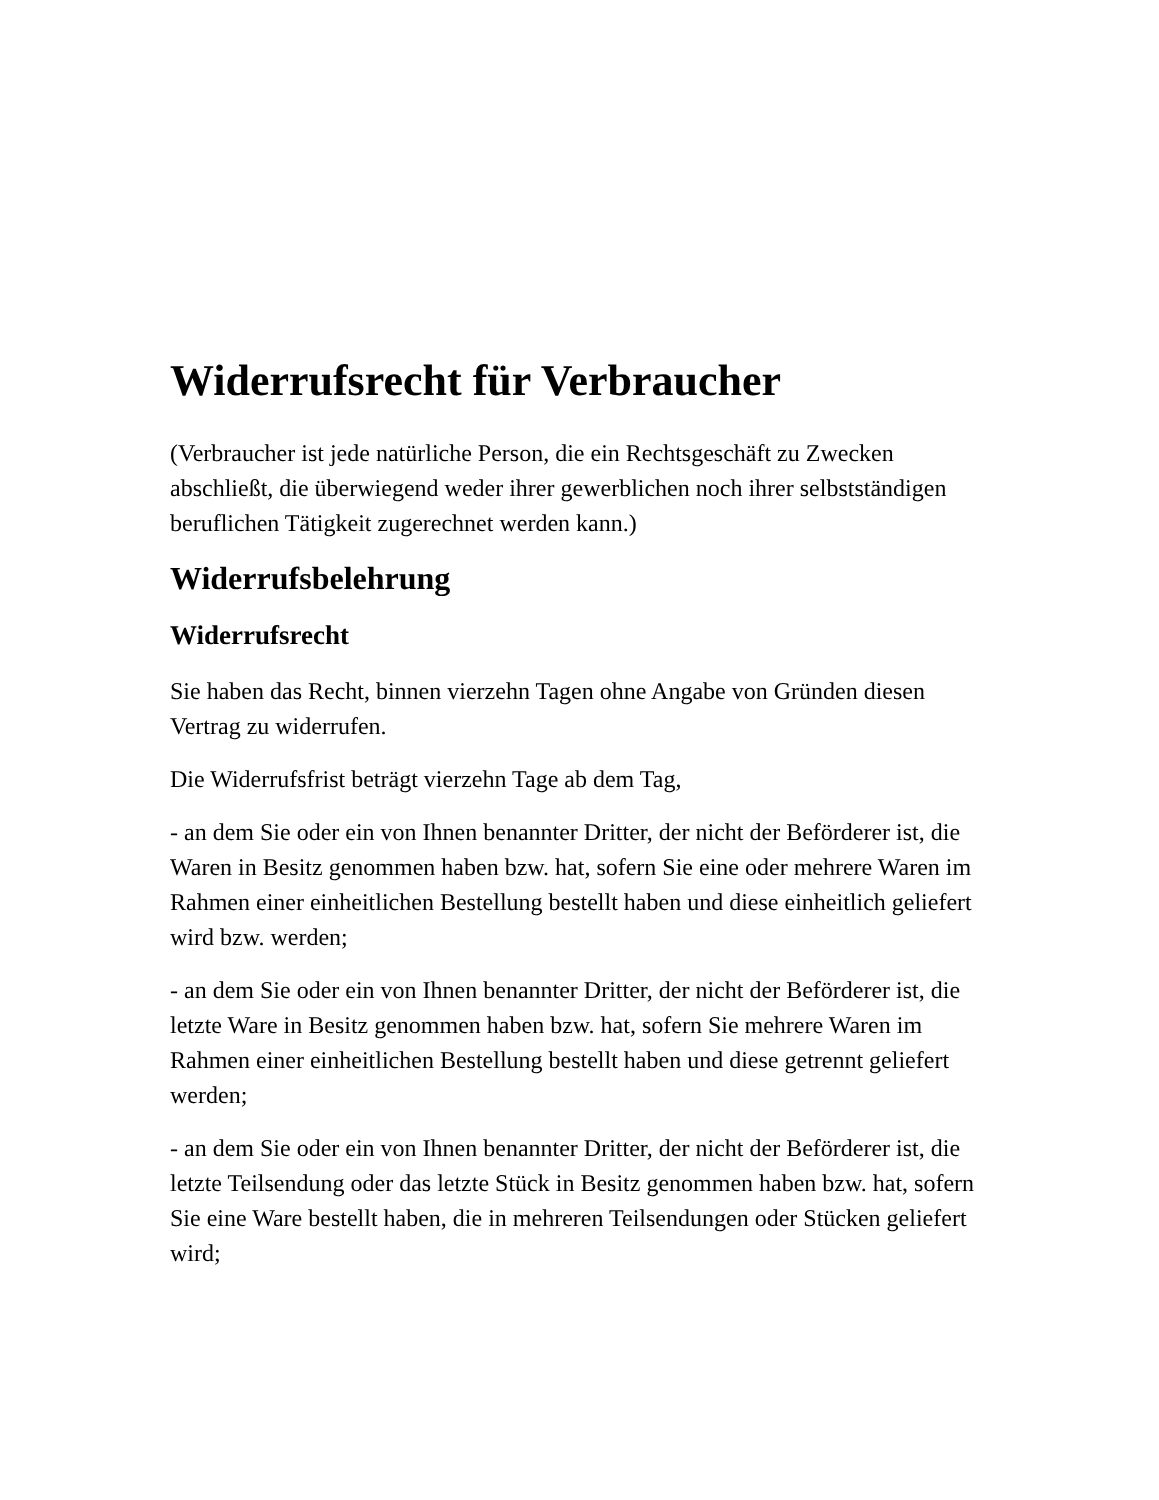Widerrufsrecht für Verbraucher
(Verbraucher ist jede natürliche Person, die ein Rechtsgeschäft zu Zwecken abschließt, die überwiegend weder ihrer gewerblichen noch ihrer selbstständigen beruflichen Tätigkeit zugerechnet werden kann.)
Widerrufsbelehrung
Widerrufsrecht
Sie haben das Recht, binnen vierzehn Tagen ohne Angabe von Gründen diesen Vertrag zu widerrufen.
Die Widerrufsfrist beträgt vierzehn Tage ab dem Tag,
- an dem Sie oder ein von Ihnen benannter Dritter, der nicht der Beförderer ist, die Waren in Besitz genommen haben bzw. hat, sofern Sie eine oder mehrere Waren im Rahmen einer einheitlichen Bestellung bestellt haben und diese einheitlich geliefert wird bzw. werden;
- an dem Sie oder ein von Ihnen benannter Dritter, der nicht der Beförderer ist, die letzte Ware in Besitz genommen haben bzw. hat, sofern Sie mehrere Waren im Rahmen einer einheitlichen Bestellung bestellt haben und diese getrennt geliefert werden;
- an dem Sie oder ein von Ihnen benannter Dritter, der nicht der Beförderer ist, die letzte Teilsendung oder das letzte Stück in Besitz genommen haben bzw. hat, sofern Sie eine Ware bestellt haben, die in mehreren Teilsendungen oder Stücken geliefert wird;